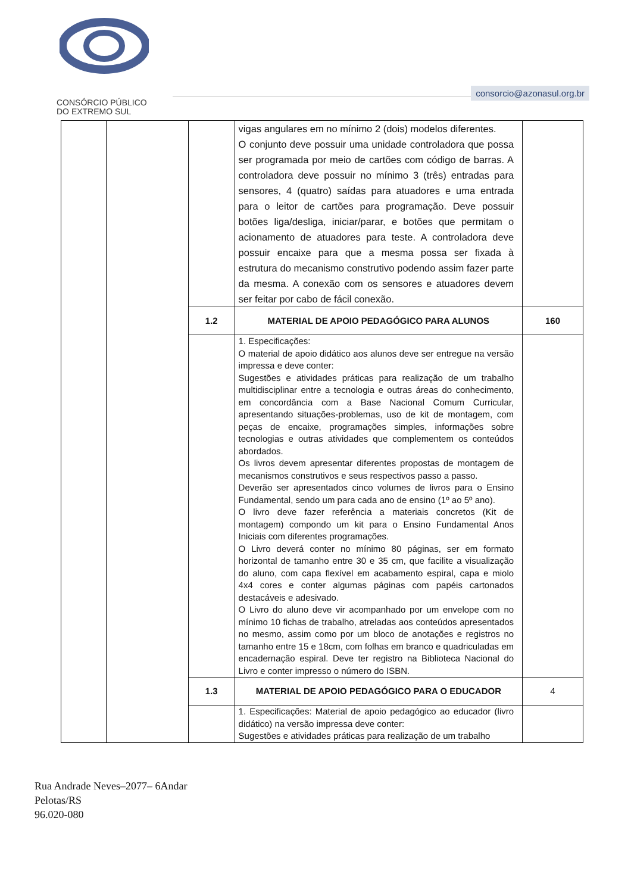CONSÓRCIO PÚBLICO
DO EXTREMO SUL
consorcio@azonasul.org.br
| | | | vigas angulares em no mínimo 2 (dois) modelos diferentes. O conjunto deve possuir uma unidade controladora que possa ser programada por meio de cartões com código de barras. A controladora deve possuir no mínimo 3 (três) entradas para sensores, 4 (quatro) saídas para atuadores e uma entrada para o leitor de cartões para programação. Deve possuir botões liga/desliga, iniciar/parar, e botões que permitam o acionamento de atuadores para teste. A controladora deve possuir encaixe para que a mesma possa ser fixada à estrutura do mecanismo construtivo podendo assim fazer parte da mesma. A conexão com os sensores e atuadores devem ser feitar por cabo de fácil conexão. | |
| | | 1.2 | MATERIAL DE APOIO PEDAGÓGICO PARA ALUNOS | 160 |
| | | | 1. Especificações: O material de apoio didático aos alunos deve ser entregue na versão impressa e deve conter: Sugestões e atividades práticas para realização de um trabalho multidisciplinar entre a tecnologia e outras áreas do conhecimento, em concordância com a Base Nacional Comum Curricular, apresentando situações-problemas, uso de kit de montagem, com peças de encaixe, programações simples, informações sobre tecnologias e outras atividades que complementem os conteúdos abordados. Os livros devem apresentar diferentes propostas de montagem de mecanismos construtivos e seus respectivos passo a passo. Deverão ser apresentados cinco volumes de livros para o Ensino Fundamental, sendo um para cada ano de ensino (1º ao 5º ano). O livro deve fazer referência a materiais concretos (Kit de montagem) compondo um kit para o Ensino Fundamental Anos Iniciais com diferentes programações. O Livro deverá conter no mínimo 80 páginas, ser em formato horizontal de tamanho entre 30 e 35 cm, que facilite a visualização do aluno, com capa flexível em acabamento espiral, capa e miolo 4x4 cores e conter algumas páginas com papéis cartonados destacáveis e adesivado. O Livro do aluno deve vir acompanhado por um envelope com no mínimo 10 fichas de trabalho, atreladas aos conteúdos apresentados no mesmo, assim como por um bloco de anotações e registros no tamanho entre 15 e 18cm, com folhas em branco e quadriculadas em encadernação espiral. Deve ter registro na Biblioteca Nacional do Livro e conter impresso o número do ISBN. | |
| | | 1.3 | MATERIAL DE APOIO PEDAGÓGICO PARA O EDUCADOR | 4 |
| | | | 1. Especificações: Material de apoio pedagógico ao educador (livro didático) na versão impressa deve conter: Sugestões e atividades práticas para realização de um trabalho | |
Rua Andrade Neves–2077– 6Andar
Pelotas/RS
96.020-080